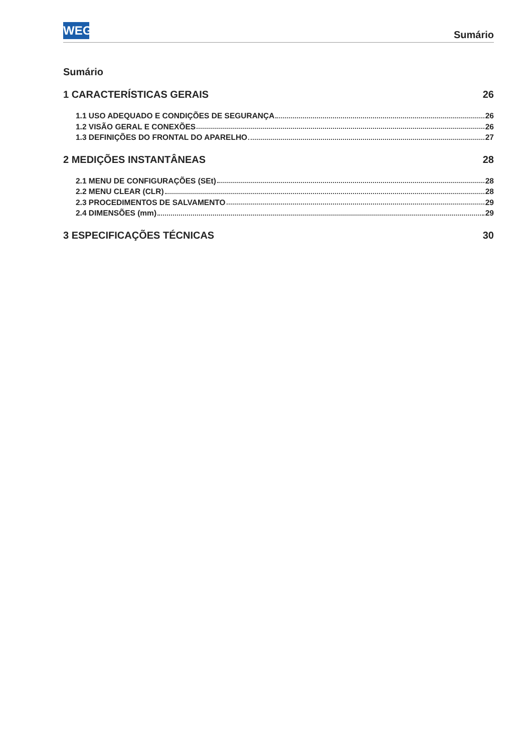WEG Sumário
Sumário
1 CARACTERÍSTICAS GERAIS 26
1.1 USO ADEQUADO E CONDIÇÕES DE SEGURANÇA 26
1.2 VISÃO GERAL E CONEXÕES 26
1.3 DEFINIÇÕES DO FRONTAL DO APARELHO 27
2 MEDIÇÕES INSTANTÂNEAS 28
2.1 MENU DE CONFIGURAÇÕES (SEt) 28
2.2 MENU CLEAR (CLR) 28
2.3 PROCEDIMENTOS DE SALVAMENTO 29
2.4 DIMENSÕES (mm) 29
3 ESPECIFICAÇÕES TÉCNICAS 30